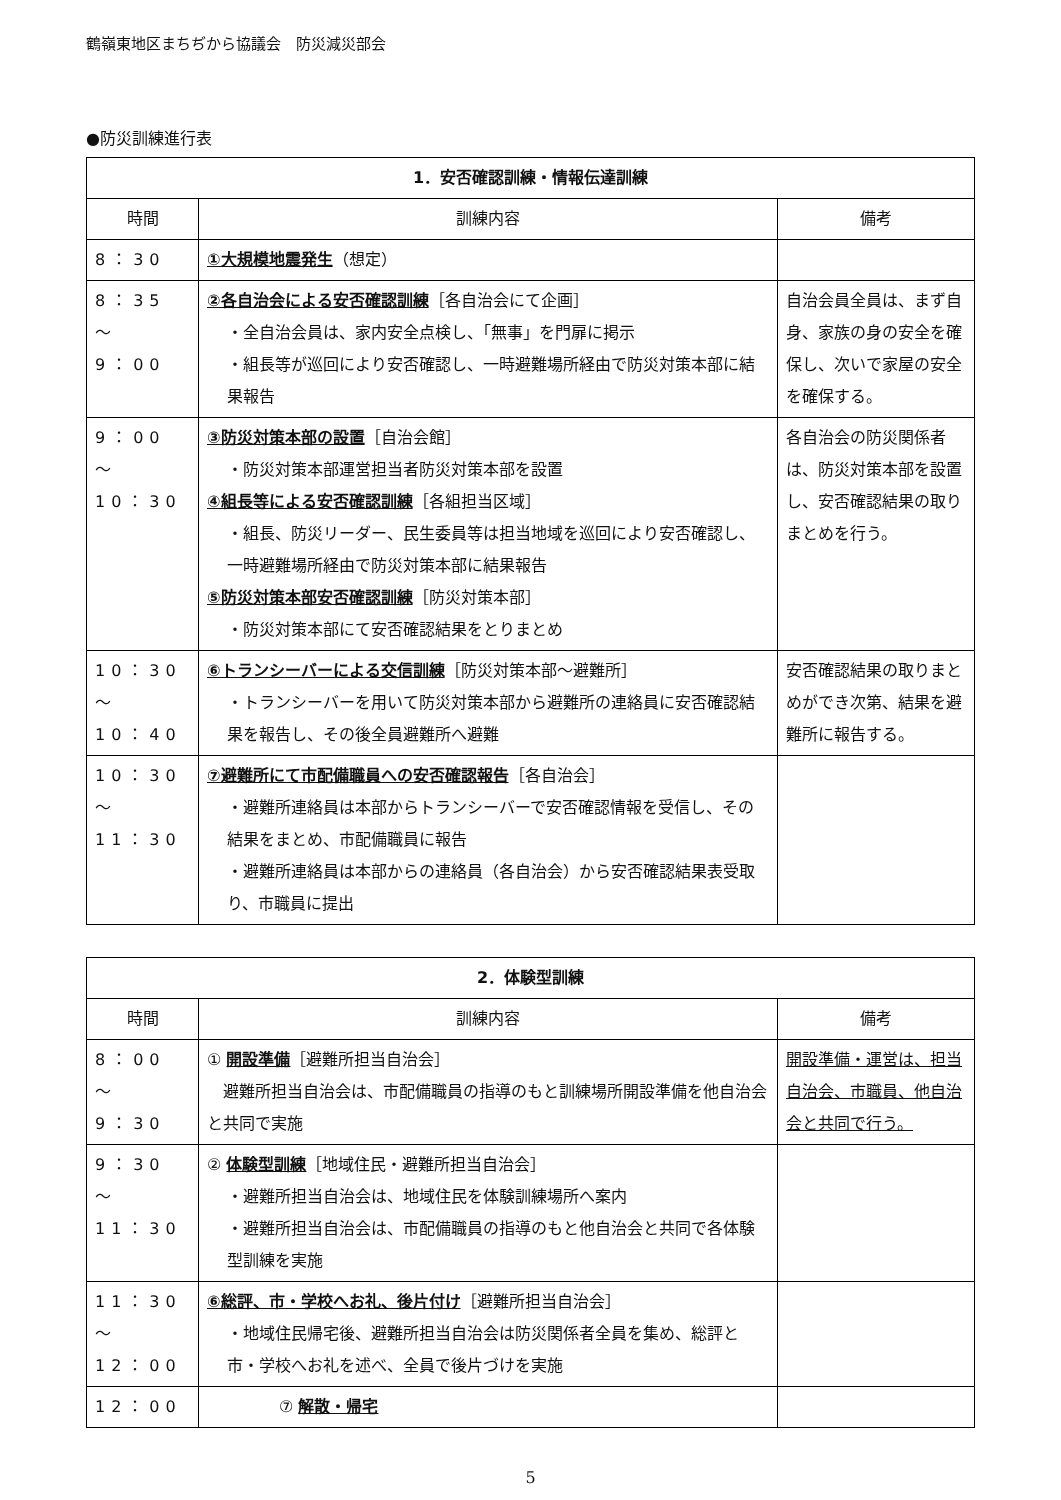鶴嶺東地区まちぢから協議会　防災減災部会
●防災訓練進行表
| 1．安否確認訓練・情報伝達訓練 | | |
| --- | --- | --- |
| 時間 | 訓練内容 | 備考 |
| 8：30 | ①大規模地震発生 （想定） | |
| 8：35 ～ 9：00 | ②各自治会による安否確認訓練 ［各自治会にて企画］ ・全自治会員は、家内安全点検し、「無事」を門扉に掲示 ・組長等が巡回により安否確認し、一時避難場所経由で防災対策本部に結果報告 | 自治会員全員は、まず自身、家族の身の安全を確保し、次いで家屋の安全を確保する。 |
| 9：00 ～ 10：30 | ③防災対策本部の設置 ［自治会館］ ・防災対策本部運営担当者防災対策本部を設置 ④組長等による安否確認訓練 ［各組担当区域］ ・組長、防災リーダー、民生委員等は担当地域を巡回により安否確認し、一時避難場所経由で防災対策本部に結果報告 ⑤防災対策本部安否確認訓練 ［防災対策本部］ ・防災対策本部にて安否確認結果をとりまとめ | 各自治会の防災関係者は、防災対策本部を設置し、安否確認結果の取りまとめを行う。 |
| 10：30 ～ 10：40 | ⑥トランシーバーによる交信訓練 ［防災対策本部～避難所］ ・トランシーバーを用いて防災対策本部から避難所の連絡員に安否確認結果を報告し、その後全員避難所へ避難 | 安否確認結果の取りまとめができ次第、結果を避難所に報告する。 |
| 10：30 ～ 11：30 | ⑦避難所にて市配備職員への安否確認報告 ［各自治会］ ・避難所連絡員は本部からトランシーバーで安否確認情報を受信し、その結果をまとめ、市配備職員に報告 ・避難所連絡員は本部からの連絡員（各自治会）から安否確認結果表受取り、市職員に提出 | |
| 2．体験型訓練 | | |
| --- | --- | --- |
| 時間 | 訓練内容 | 備考 |
| 8：00 ～ 9：30 | ① 開設準備 ［避難所担当自治会］ 避難所担当自治会は、市配備職員の指導のもと訓練場所開設準備を他自治会と共同で実施 | 開設準備・運営は、担当自治会、市職員、他自治会と共同で行う。 |
| 9：30 ～ 11：30 | ② 体験型訓練 ［地域住民・避難所担当自治会］ ・避難所担当自治会は、地域住民を体験訓練場所へ案内 ・避難所担当自治会は、市配備職員の指導のもと他自治会と共同で各体験型訓練を実施 | |
| 11：30 ～ 12：00 | ⑥総評、市・学校へお礼、後片付け ［避難所担当自治会］ ・地域住民帰宅後、避難所担当自治会は防災関係者全員を集め、総評と市・学校へお礼を述べ、全員で後片づけを実施 | |
| 12：00 | ⑦ 解散・帰宅 | |
5